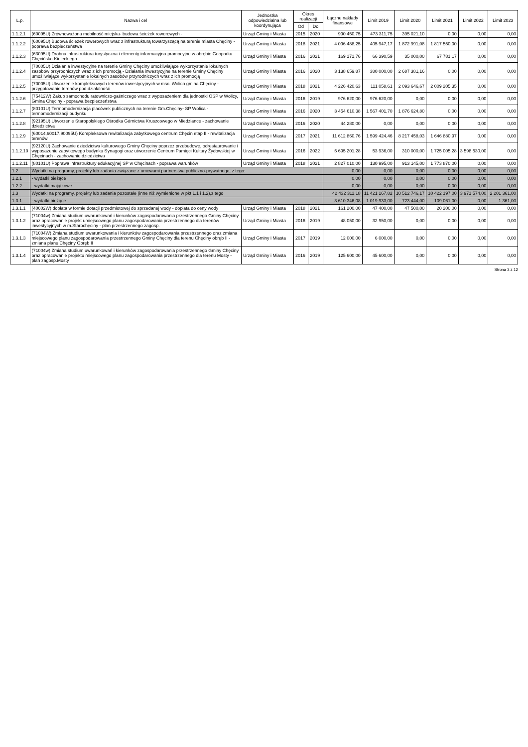| L.p. | Nazwa i cel | Jednostka odpowiedzialna lub koordynująca | Okres realizacji | | Łączne nakłady finansowe | Limit 2019 | Limit 2020 | Limit 2021 | Limit 2022 | Limit 2023 |
| --- | --- | --- | --- | --- | --- | --- | --- | --- | --- | --- |
| | | | Od | Do | | | | | | |
| 1.1.2.1 | (60095U) Zrównoważona mobilność miejska- budowa ścieżek rowerowych - | Urząd Gminy i Miasta | 2015 | 2020 | 990 450,75 | 473 311,75 | 395 021,10 | 0,00 | 0,00 | 0,00 |
| 1.1.2.2 | (60095U) Budowa ścieżek rowerowych wraz z infrastrukturą towarzyszącą na terenie miasta Chęciny - poprawa bezpieczeństwa | Urząd Gminy i Miasta | 2018 | 2021 | 4 096 488,25 | 405 947,17 | 1 872 991,08 | 1 817 550,00 | 0,00 | 0,00 |
| 1.1.2.3 | (63095U) Drobna infrastruktura turystyczna i elementy informacyjno-promocyjne w obrębie Geoparku Chęcińsko-Kieleckiego - | Urząd Gminy i Miasta | 2016 | 2021 | 169 171,76 | 66 390,59 | 35 000,00 | 67 781,17 | 0,00 | 0,00 |
| 1.1.2.4 | (70005U) Działania inwestycyjne na terenie Gminy Chęciny umożliwiające wykorzystanie lokalnych zasobów przyrodniczych wraz z ich promocją - Działania inwestycyjne na terenie Gminy Chęciny umożliwiające wykorzystanie lokalnych zasobów przyrodniczych wraz z ich promocją | Urząd Gminy i Miasta | 2016 | 2020 | 3 138 659,87 | 380 000,00 | 2 687 381,16 | 0,00 | 0,00 | 0,00 |
| 1.1.2.5 | (70005U) Utworzenie kompleksowych terenów inwestycyjnych w msc. Wolica gmina Chęciny - przygotowanie terenów pod działalność | Urząd Gminy i Miasta | 2018 | 2021 | 4 226 420,63 | 111 058,61 | 2 093 646,67 | 2 009 205,35 | 0,00 | 0,00 |
| 1.1.2.6 | (75412W) Zakup samochodu ratowniczo-gaśniczego wraz z wyposażeniem dla jednostki OSP w Wolicy, Gmina Chęciny - poprawa bezpieczeństwa | Urząd Gminy i Miasta | 2016 | 2019 | 976 620,00 | 976 620,00 | 0,00 | 0,00 | 0,00 | 0,00 |
| 1.1.2.7 | (80101U) Termomodernizacja placówek publicznych na terenie Gm.Chęciny- SP Wolica - termomodernizacji budynku | Urząd Gminy i Miasta | 2016 | 2020 | 3 454 610,38 | 1 567 401,70 | 1 876 624,80 | 0,00 | 0,00 | 0,00 |
| 1.1.2.8 | (92195U) Utworzenie Staropolskiego Ośrodka Górnictwa Kruszcowego w Miedziance - zachowanie dziedzictwa | Urząd Gminy i Miasta | 2016 | 2020 | 44 280,00 | 0,00 | 0,00 | 0,00 | 0,00 | 0,00 |
| 1.1.2.9 | (60014,60017,90095U) Kompleksowa rewitalizacja zabytkowego centrum Chęcin etap II - rewitalizacja terenów | Urząd Gminy i Miasta | 2017 | 2021 | 11 612 860,76 | 1 599 424,46 | 8 217 458,03 | 1 646 880,97 | 0,00 | 0,00 |
| 1.1.2.10 | (92120U) Zachowanie dziedzictwa kulturowego Gminy Chęciny poprzez przebudowę, odrestaurowanie i wyposażenie zabytkowego budynku Synagogi oraz utworzenie Centrum Pamięci Kultury Żydowskiej w Chęcinach - zachowanie dziedzictwa | Urząd Gminy i Miasta | 2016 | 2022 | 5 695 201,28 | 53 936,00 | 310 000,00 | 1 725 005,28 | 3 598 530,00 | 0,00 |
| 1.1.2.11 | (80101U) Poprawa infrastruktury edukacyjnej SP w Chęcinach - poprawa warunków | Urząd Gminy i Miasta | 2018 | 2021 | 2 827 010,00 | 130 995,00 | 913 145,00 | 1 773 870,00 | 0,00 | 0,00 |
| 1.2 | Wydatki na programy, projekty lub zadania związane z umowami partnerstwa publiczno-prywatnego, z tego: | | | | 0,00 | 0,00 | 0,00 | 0,00 | 0,00 | 0,00 |
| 1.2.1 | - wydatki bieżące | | | | 0,00 | 0,00 | 0,00 | 0,00 | 0,00 | 0,00 |
| 1.2.2 | - wydatki majątkowe | | | | 0,00 | 0,00 | 0,00 | 0,00 | 0,00 | 0,00 |
| 1.3 | Wydatki na programy, projekty lub zadania pozostałe (inne niż wymienione w pkt 1.1 i 1.2),z tego | | | | 42 432 311,18 | 11 421 167,82 | 10 512 746,17 | 10 422 197,00 | 3 971 574,00 | 2 201 361,00 |
| 1.3.1 | - wydatki bieżące | | | | 3 610 346,08 | 1 019 933,00 | 723 444,00 | 109 061,00 | 0,00 | 1 361,00 |
| 1.3.1.1 | (40002W) dopłata w formie dotacji przedmiotowej do sprzedanej wody - dopłata do ceny wody | Urząd Gminy i Miasta | 2018 | 2021 | 161 200,00 | 47 400,00 | 47 500,00 | 20 200,00 | 0,00 | 0,00 |
| 1.3.1.2 | (71004w) Zmiana studium uwarunkowań i kierunków zagospodarowania przestrzennego Gminy Chęciny oraz opracowanie projekt umiejscowego planu zagospodarowania przestrzennego dla terenów inwestycyjnych w m.Starochęciny - plan przestrzennego zagosp. | Urząd Gminy i Miasta | 2016 | 2019 | 48 050,00 | 32 950,00 | 0,00 | 0,00 | 0,00 | 0,00 |
| 1.3.1.3 | (71004W) Zmiana studium uwarunkowania i kierunków zagospodarowania przestrzennego oraz zmiana miejscowego planu zagospodarowania przestrzennego Gminy Chęciny dla terenu Chęciny obręb II - zmiana planu Chęciny Obręb II | Urząd Gminy i Miasta | 2017 | 2019 | 12 000,00 | 6 000,00 | 0,00 | 0,00 | 0,00 | 0,00 |
| 1.3.1.4 | (71004w) Zmiana studium uwarunkowań i kierunków zagospodarowania przestrzennego Gminy Chęciny oraz opracowanie projektu miejscowego planu zagospodarowania przestrzennego dla terenu Mosty - plan zagosp.Mosty | Urząd Gminy i Miasta | 2016 | 2019 | 125 600,00 | 45 600,00 | 0,00 | 0,00 | 0,00 | 0,00 |
Strona 3 z 12